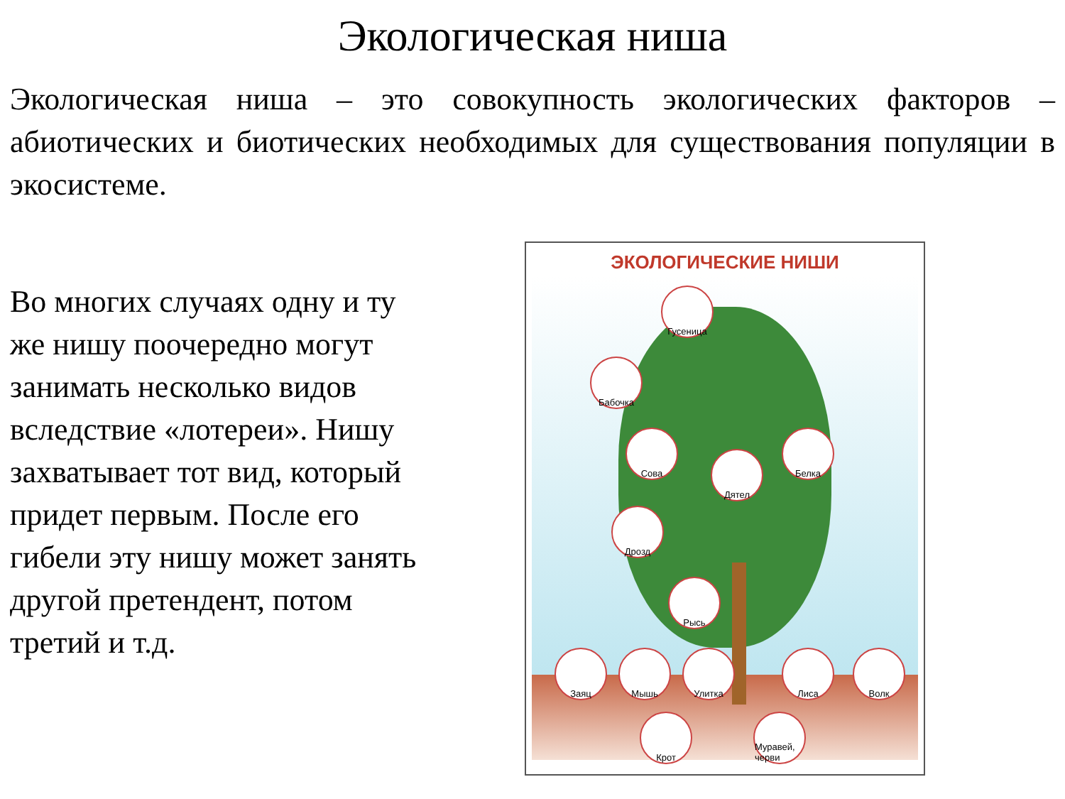Экологическая ниша
Экологическая ниша – это совокупность экологических факторов – абиотических и биотических необходимых для существования популяции в экосистеме.
Во многих случаях одну и ту же нишу поочередно могут занимать несколько видов вследствие «лотереи». Нишу захватывает тот вид, который придет первым. После его гибели эту нишу может занять другой претендент, потом третий и т.д.
ЭКОЛОГИЧЕСКИЕ НИШИ
Гусеница
Бабочка
Сова
Дятел
Белка
Дрозд
Рысь
Заяц Мышь Улитка Лиса Волк
Крот
Муравей, черви